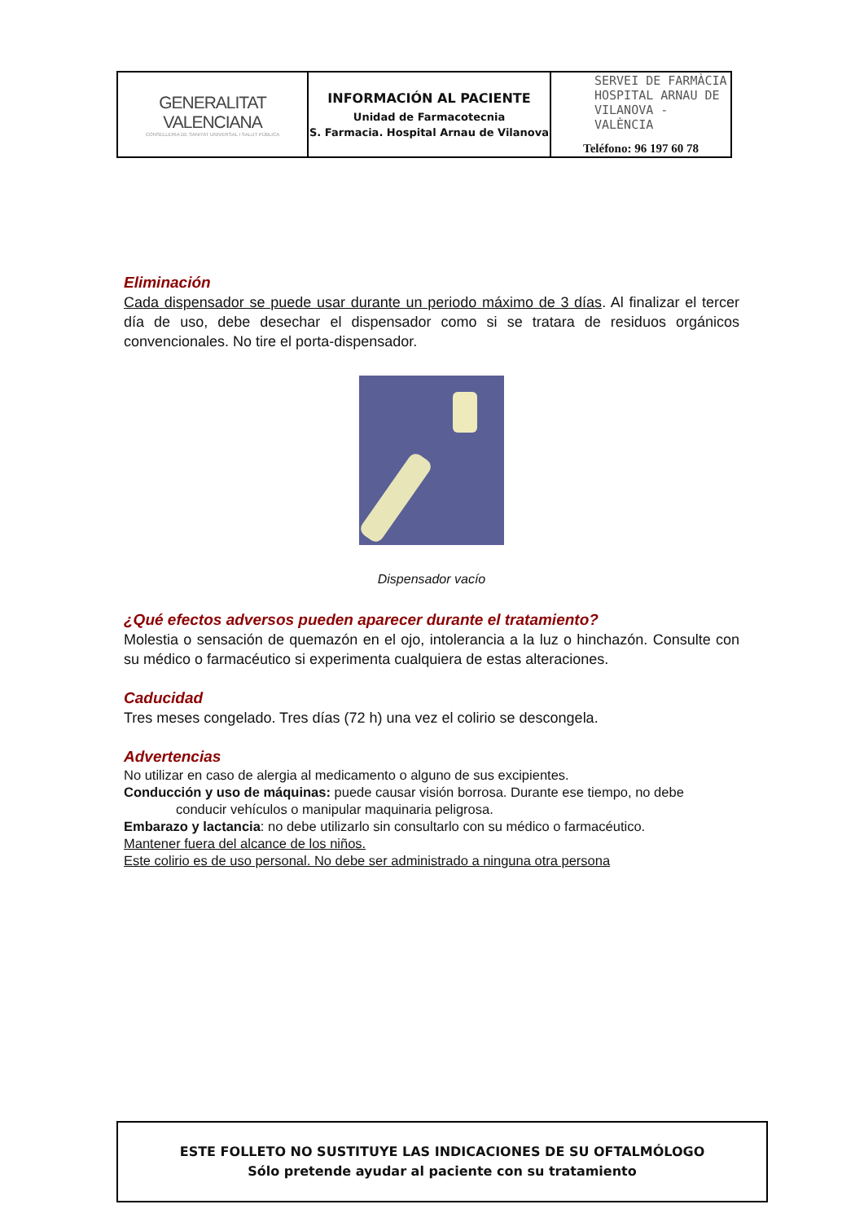| GENERALITAT VALENCIANA CONSELLERIA DE SANITAT UNIVERSAL I SALUT PÚBLICA | INFORMACIÓN AL PACIENTE Unidad de Farmacotecnia S. Farmacia. Hospital Arnau de Vilanova | SERVEI DE FARMÀCIA HOSPITAL ARNAU DE VILANOVA - VALÈNCIA Teléfono: 96 197 60 78 |
Eliminación
Cada dispensador se puede usar durante un periodo máximo de 3 días. Al finalizar el tercer día de uso, debe desechar el dispensador como si se tratara de residuos orgánicos convencionales. No tire el porta-dispensador.
Dispensador vacío
¿Qué efectos adversos pueden aparecer durante el tratamiento?
Molestia o sensación de quemazón en el ojo, intolerancia a la luz o hinchazón. Consulte con su médico o farmacéutico si experimenta cualquiera de estas alteraciones.
Caducidad
Tres meses congelado. Tres días (72 h) una vez el colirio se descongela.
Advertencias
No utilizar en caso de alergia al medicamento o alguno de sus excipientes.
Conducción y uso de máquinas: puede causar visión borrosa. Durante ese tiempo, no debe
conducir vehículos o manipular maquinaria peligrosa.
Embarazo y lactancia: no debe utilizarlo sin consultarlo con su médico o farmacéutico.
Mantener fuera del alcance de los niños.
Este colirio es de uso personal. No debe ser administrado a ninguna otra persona
ESTE FOLLETO NO SUSTITUYE LAS INDICACIONES DE SU OFTALMÓLOGO
Sólo pretende ayudar al paciente con su tratamiento